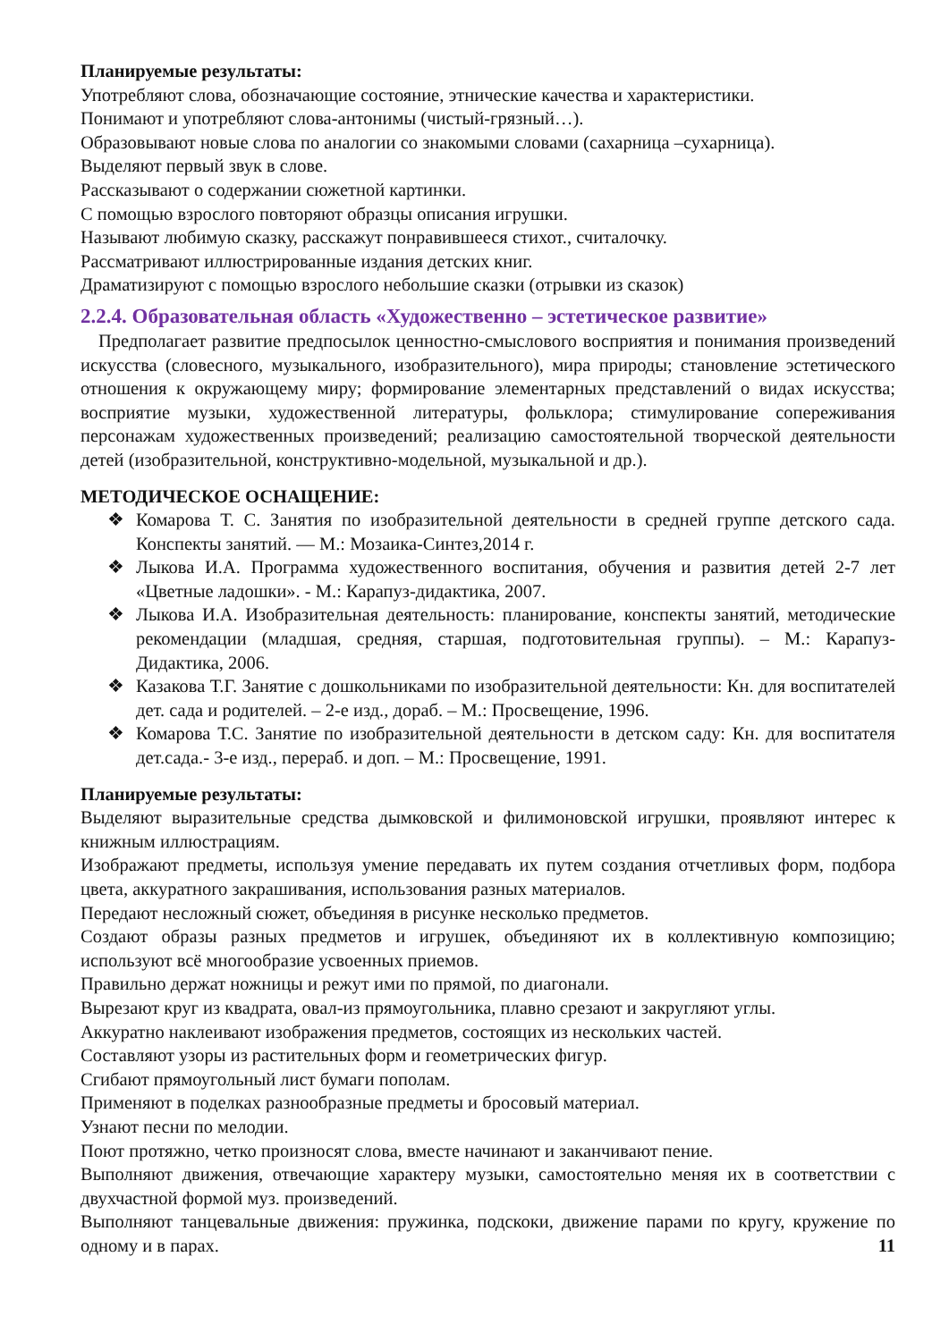Планируемые результаты:
Употребляют слова, обозначающие состояние, этнические качества и характеристики.
Понимают и употребляют слова-антонимы (чистый-грязный…).
Образовывают новые слова по аналогии со знакомыми словами (сахарница –сухарница).
Выделяют первый звук в слове.
Рассказывают о содержании сюжетной картинки.
С помощью взрослого повторяют образцы описания игрушки.
Называют любимую сказку, расскажут понравившееся стихот., считалочку.
Рассматривают иллюстрированные издания детских книг.
Драматизируют с помощью взрослого небольшие сказки (отрывки из сказок)
2.2.4. Образовательная область «Художественно – эстетическое развитие»
Предполагает развитие предпосылок ценностно-смыслового восприятия и понимания произведений искусства (словесного, музыкального, изобразительного), мира природы; становление эстетического отношения к окружающему миру; формирование элементарных представлений о видах искусства; восприятие музыки, художественной литературы, фольклора; стимулирование сопереживания персонажам художественных произведений; реализацию самостоятельной творческой деятельности детей (изобразительной, конструктивно-модельной, музыкальной и др.).
МЕТОДИЧЕСКОЕ ОСНАЩЕНИЕ:
❖ Комарова Т. С. Занятия по изобразительной деятельности в средней группе детского сада. Конспекты занятий. — М.: Мозаика-Синтез,2014 г.
❖ Лыкова И.А. Программа художественного воспитания, обучения и развития детей 2-7 лет «Цветные ладошки». - М.: Карапуз-дидактика, 2007.
❖ Лыкова И.А. Изобразительная деятельность: планирование, конспекты занятий, методические рекомендации (младшая, средняя, старшая, подготовительная группы). – М.: Карапуз-Дидактика, 2006.
❖ Казакова Т.Г. Занятие с дошкольниками по изобразительной деятельности: Кн. для воспитателей дет. сада и родителей. – 2-е изд., дораб. – М.: Просвещение, 1996.
❖ Комарова Т.С. Занятие по изобразительной деятельности в детском саду: Кн. для воспитателя дет.сада.- 3-е изд., перераб. и доп. – М.: Просвещение, 1991.
Планируемые результаты:
Выделяют выразительные средства дымковской и филимоновской игрушки, проявляют интерес к книжным иллюстрациям.
Изображают предметы, используя умение передавать их путем создания отчетливых форм, подбора цвета, аккуратного закрашивания, использования разных материалов.
Передают несложный сюжет, объединяя в рисунке несколько предметов.
Создают образы разных предметов и игрушек, объединяют их в коллективную композицию; используют всё многообразие усвоенных приемов.
Правильно держат ножницы и режут ими по прямой, по диагонали.
Вырезают круг из квадрата, овал-из прямоугольника, плавно срезают и закругляют углы.
Аккуратно наклеивают изображения предметов, состоящих из нескольких частей.
Составляют узоры из растительных форм и геометрических фигур.
Сгибают прямоугольный лист бумаги пополам.
Применяют в поделках разнообразные предметы и бросовый материал.
Узнают песни по мелодии.
Поют протяжно, четко произносят слова, вместе начинают и заканчивают пение.
Выполняют движения, отвечающие характеру музыки, самостоятельно меняя их в соответствии с двухчастной формой муз. произведений.
Выполняют танцевальные движения: пружинка, подскоки, движение парами по кругу, кружение по одному и в парах. 11